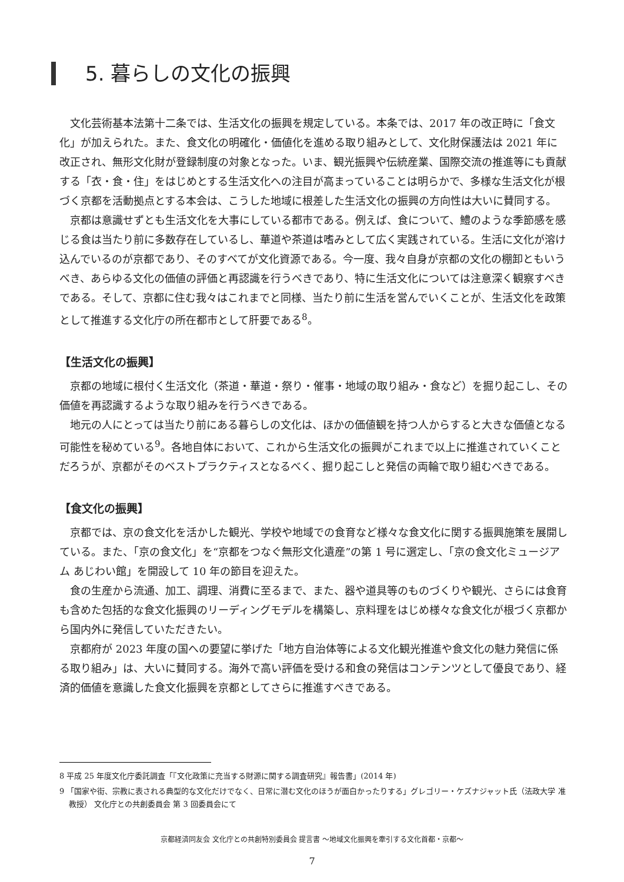5. 暮らしの文化の振興
文化芸術基本法第十二条では、生活文化の振興を規定している。本条では、2017 年の改正時に「食文化」が加えられた。また、食文化の明確化・価値化を進める取り組みとして、文化財保護法は 2021 年に改正され、無形文化財が登録制度の対象となった。いま、観光振興や伝統産業、国際交流の推進等にも貢献する「衣・食・住」をはじめとする生活文化への注目が高まっていることは明らかで、多様な生活文化が根づく京都を活動拠点とする本会は、こうした地域に根差した生活文化の振興の方向性は大いに賛同する。
京都は意識せずとも生活文化を大事にしている都市である。例えば、食について、鱧のような季節感を感じる食は当たり前に多数存在しているし、華道や茶道は嗜みとして広く実践されている。生活に文化が溶け込んでいるのが京都であり、そのすべてが文化資源である。今一度、我々自身が京都の文化の棚卸ともいうべき、あらゆる文化の価値の評価と再認識を行うべきであり、特に生活文化については注意深く観察すべきである。そして、京都に住む我々はこれまでと同様、当たり前に生活を営んでいくことが、生活文化を政策として推進する文化庁の所在都市として肝要である<sup>8</sup>。
【生活文化の振興】
京都の地域に根付く生活文化（茶道・華道・祭り・催事・地域の取り組み・食など）を掘り起こし、その価値を再認識するような取り組みを行うべきである。
地元の人にとっては当たり前にある暮らしの文化は、ほかの価値観を持つ人からすると大きな価値となる可能性を秘めている<sup>9</sup>。各地自体において、これから生活文化の振興がこれまで以上に推進されていくことだろうが、京都がそのベストプラクティスとなるべく、掘り起こしと発信の両輪で取り組むべきである。
【食文化の振興】
京都では、京の食文化を活かした観光、学校や地域での食育など様々な食文化に関する振興施策を展開している。また、「京の食文化」を“京都をつなぐ無形文化遺産”の第 1 号に選定し、「京の食文化ミュージアム あじわい館」を開設して 10 年の節目を迎えた。
食の生産から流通、加工、調理、消費に至るまで、また、器や道具等のものづくりや観光、さらには食育も含めた包括的な食文化振興のリーディングモデルを構築し、京料理をはじめ様々な食文化が根づく京都から国内外に発信していただきたい。
京都府が 2023 年度の国への要望に挙げた「地方自治体等による文化観光推進や食文化の魅力発信に係る取り組み」は、大いに賛同する。海外で高い評価を受ける和食の発信はコンテンツとして優良であり、経済的価値を意識した食文化振興を京都としてさらに推進すべきである。
8 平成 25 年度文化庁委託調査「『文化政策に充当する財源に関する調査研究』報告書」(2014 年)
9 「国家や街、宗教に表される典型的な文化だけでなく、日常に潜む文化のほうが面白かったりする」グレゴリー・ケズナジャット氏（法政大学 准教授） 文化庁との共創委員会 第 3 回委員会にて
京都経済同友会 文化庁との共創特別委員会 提言書 ～地域文化振興を牽引する文化首都・京都～
7